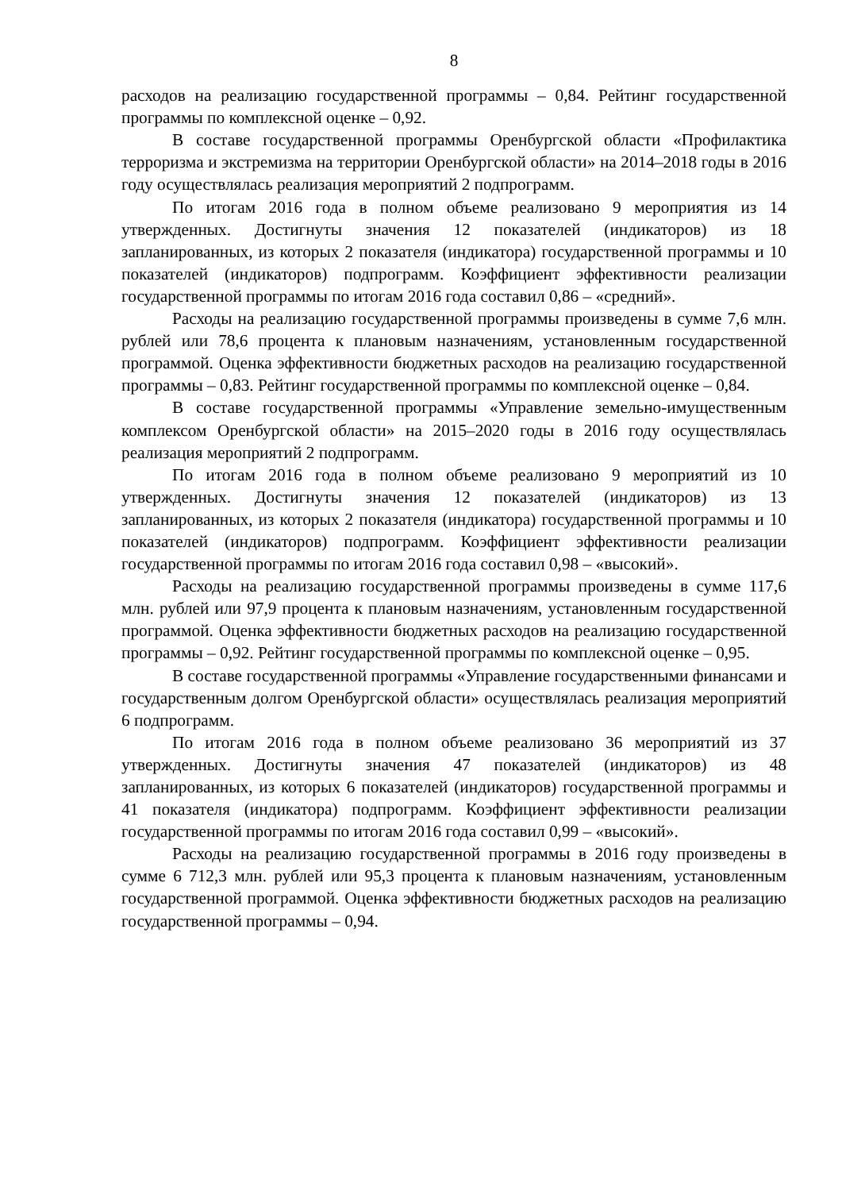8
расходов на реализацию государственной программы – 0,84. Рейтинг государственной программы по комплексной оценке – 0,92.
В составе государственной программы Оренбургской области «Профилактика терроризма и экстремизма на территории Оренбургской области» на 2014–2018 годы в 2016 году осуществлялась реализация мероприятий 2 подпрограмм.
По итогам 2016 года в полном объеме реализовано 9 мероприятия из 14 утвержденных. Достигнуты значения 12 показателей (индикаторов) из 18 запланированных, из которых 2 показателя (индикатора) государственной программы и 10 показателей (индикаторов) подпрограмм. Коэффициент эффективности реализации государственной программы по итогам 2016 года составил 0,86 – «средний».
Расходы на реализацию государственной программы произведены в сумме 7,6 млн. рублей или 78,6 процента к плановым назначениям, установленным государственной программой. Оценка эффективности бюджетных расходов на реализацию государственной программы – 0,83. Рейтинг государственной программы по комплексной оценке – 0,84.
В составе государственной программы «Управление земельно-имущественным комплексом Оренбургской области» на 2015–2020 годы в 2016 году осуществлялась реализация мероприятий 2 подпрограмм.
По итогам 2016 года в полном объеме реализовано 9 мероприятий из 10 утвержденных. Достигнуты значения 12 показателей (индикаторов) из 13 запланированных, из которых 2 показателя (индикатора) государственной программы и 10 показателей (индикаторов) подпрограмм. Коэффициент эффективности реализации государственной программы по итогам 2016 года составил 0,98 – «высокий».
Расходы на реализацию государственной программы произведены в сумме 117,6 млн. рублей или 97,9 процента к плановым назначениям, установленным государственной программой. Оценка эффективности бюджетных расходов на реализацию государственной программы – 0,92. Рейтинг государственной программы по комплексной оценке – 0,95.
В составе государственной программы «Управление государственными финансами и государственным долгом Оренбургской области» осуществлялась реализация мероприятий 6 подпрограмм.
По итогам 2016 года в полном объеме реализовано 36 мероприятий из 37 утвержденных. Достигнуты значения 47 показателей (индикаторов) из 48 запланированных, из которых 6 показателей (индикаторов) государственной программы и 41 показателя (индикатора) подпрограмм. Коэффициент эффективности реализации государственной программы по итогам 2016 года составил 0,99 – «высокий».
Расходы на реализацию государственной программы в 2016 году произведены в сумме 6 712,3 млн. рублей или 95,3 процента к плановым назначениям, установленным государственной программой. Оценка эффективности бюджетных расходов на реализацию государственной программы – 0,94.